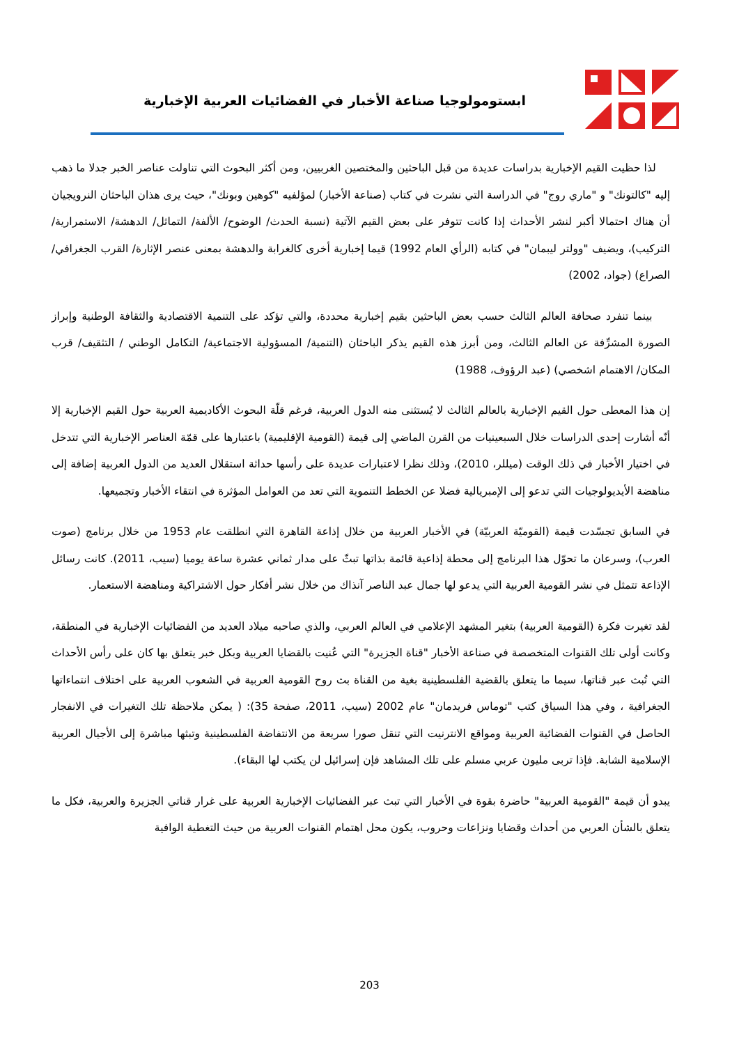ابستومولوجيا صناعة الأخبار في الفضائيات العربية الإخبارية
لذا حظيت القيم الإخبارية بدراسات عديدة من قبل الباحثين والمختصين الغربيين، ومن أكثر البحوث التي تناولت عناصر الخبر جدلا ما ذهب إليه "كالتونك" و "ماري روج" في الدراسة التي نشرت في كتاب (صناعة الأخبار) لمؤلفيه "كوهين وبونك"، حيث يرى هذان الباحثان النرويجيان أن هناك احتمالا أكبر لنشر الأحداث إذا كانت تتوفر على بعض القيم الآتية (نسبة الحدث/ الوضوح/ الألفة/ التماثل/ الدهشة/ الاستمرارية/ التركيب)، ويضيف "وولتر ليبمان" في كتابه (الرأي العام 1992) قيما إخبارية أخرى كالغرابة والدهشة بمعنى عنصر الإثارة/ القرب الجغرافي/ الصراع) (جواد، 2002)
بينما تنفرد صحافة العالم الثالث حسب بعض الباحثين بقيم إخبارية محددة، والتي تؤكد على التنمية الاقتصادية والثقافة الوطنية وإبراز الصورة المشرِّفة عن العالم الثالث، ومن أبرز هذه القيم يذكر الباحثان (التنمية/ المسؤولية الاجتماعية/ التكامل الوطني / التثقيف/ قرب المكان/ الاهتمام اشخصي) (عبد الرؤوف، 1988)
إن هذا المعطى حول القيم الإخبارية بالعالم الثالث لا يُستثنى منه الدول العربية، فرغم قلّة البحوث الأكاديمية العربية حول القيم الإخبارية إلا أنّه أشارت إحدى الدراسات خلال السبعينيات من القرن الماضي إلى قيمة (القومية الإقليمية) باعتبارها على قمّة العناصر الإخبارية التي تتدخل في اختيار الأخبار في ذلك الوقت (ميللر، 2010)، وذلك نظرا لاعتبارات عديدة على رأسها حداثة استقلال العديد من الدول العربية إضافة إلى مناهضة الأيديولوجيات التي تدعو إلى الإمبريالية فضلا عن الخطط التنموية التي تعد من العوامل المؤثرة في انتقاء الأخبار وتجميعها.
في السابق تجسّدت قيمة (القوميّة العربيّة) في الأخبار العربية من خلال إذاعة القاهرة التي انطلقت عام 1953 من خلال برنامج (صوت العرب)، وسرعان ما تحوّل هذا البرنامج إلى محطة إذاعية قائمة بذاتها تبثّ على مدار ثماني عشرة ساعة يوميا (سيب، 2011). كانت رسائل الإذاعة تتمثل في نشر القومية العربية التي يدعو لها جمال عبد الناصر آنذاك من خلال نشر أفكار حول الاشتراكية ومناهضة الاستعمار.
لقد تغيرت فكرة (القومية العربية) بتغير المشهد الإعلامي في العالم العربي، والذي صاحبه ميلاد العديد من الفضائيات الإخبارية في المنطقة، وكانت أولى تلك القنوات المتخصصة في صناعة الأخبار "قناة الجزيرة" التي عُنيت بالقضايا العربية وبكل خبر يتعلق بها كان على رأس الأحداث التي تُبث عبر قناتها، سيما ما يتعلق بالقضية الفلسطينية بغية من القناة بث روح القومية العربية في الشعوب العربية على اختلاف انتماءاتها الجغرافية ، وفي هذا السياق كتب "توماس فريدمان" عام 2002 (سيب، 2011، صفحة 35): ( يمكن ملاحظة تلك التغيرات في الانفجار الحاصل في القنوات الفضائية العربية ومواقع الانترنيت التي تنقل صورا سريعة من الانتفاضة الفلسطينية وتبثها مباشرة إلى الأجيال العربية الإسلامية الشابة. فإذا تربى مليون عربي مسلم على تلك المشاهد فإن إسرائيل لن يكتب لها البقاء).
يبدو أن قيمة "القومية العربية" حاضرة بقوة في الأخبار التي تبث عبر الفضائيات الإخبارية العربية على غرار قناتي الجزيرة والعربية، فكل ما يتعلق بالشأن العربي من أحداث وقضايا ونزاعات وحروب، يكون محل اهتمام القنوات العربية من حيث التغطية الوافية
203